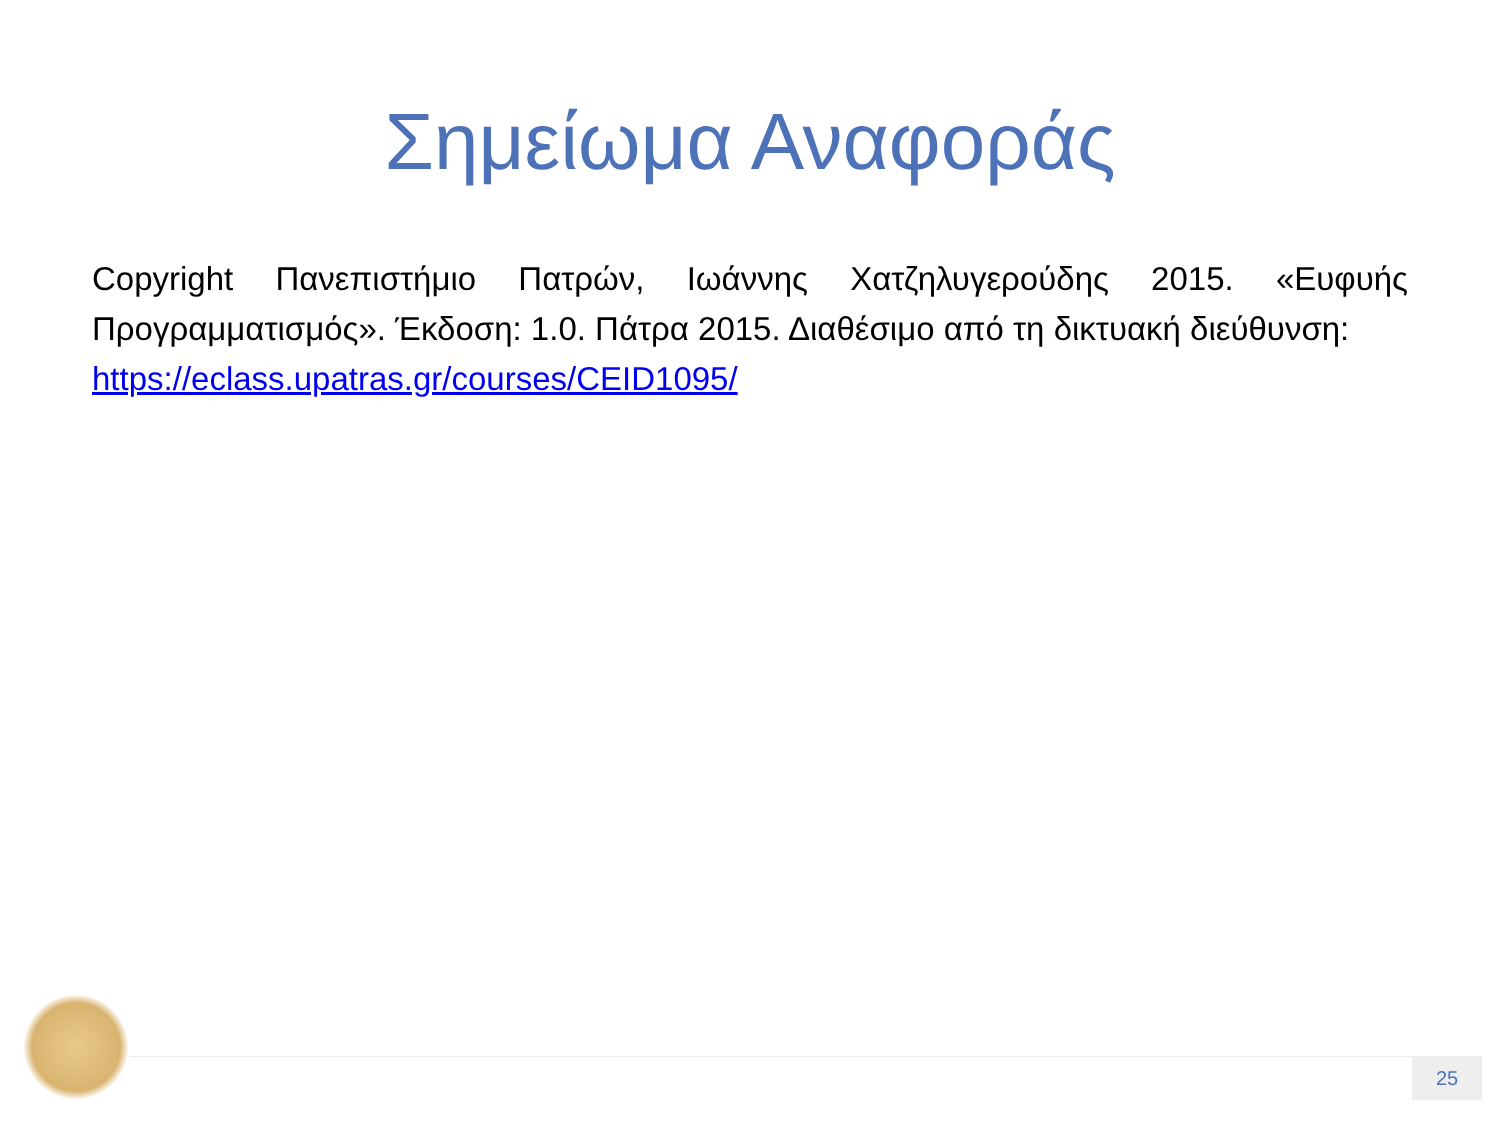Σημείωμα Αναφοράς
Copyright Πανεπιστήμιο Πατρών, Ιωάννης Χατζηλυγερούδης 2015. «Ευφυής Προγραμματισμός». Έκδοση: 1.0. Πάτρα 2015. Διαθέσιμο από τη δικτυακή διεύθυνση:
https://eclass.upatras.gr/courses/CEID1095/
25